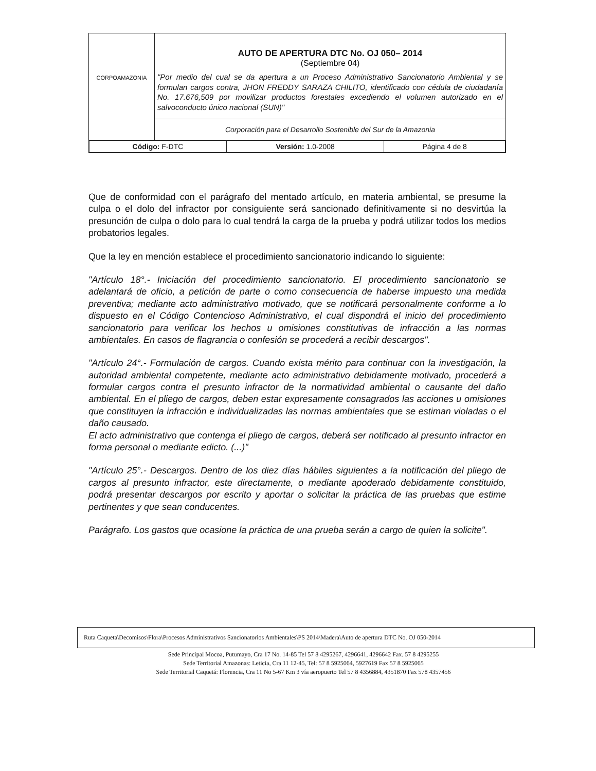| CORPOAMAZONIA | AUTO DE APERTURA DTC No. OJ 050– 2014 (Septiembre 04) "Por medio del cual se da apertura a un Proceso Administrativo Sancionatorio Ambiental y se formulan cargos contra, JHON FREDDY SARAZA CHILITO, identificado con cédula de ciudadanía No. 17.676,509 por movilizar productos forestales excediendo el volumen autorizado en el salvoconducto único nacional (SUN)" |
| | Corporación para el Desarrollo Sostenible del Sur de la Amazonia |
| / Código: F-DTC / Versión: 1.0-2008 / Página 4 de 8 / | |
Que de conformidad con el parágrafo del mentado artículo, en materia ambiental, se presume la culpa o el dolo del infractor por consiguiente será sancionado definitivamente si no desvirtúa la presunción de culpa o dolo para lo cual tendrá la carga de la prueba y podrá utilizar todos los medios probatorios legales.
Que la ley en mención establece el procedimiento sancionatorio indicando lo siguiente:
"Artículo 18°.- Iniciación del procedimiento sancionatorio. El procedimiento sancionatorio se adelantará de oficio, a petición de parte o como consecuencia de haberse impuesto una medida preventiva; mediante acto administrativo motivado, que se notificará personalmente conforme a lo dispuesto en el Código Contencioso Administrativo, el cual dispondrá el inicio del procedimiento sancionatorio para verificar los hechos u omisiones constitutivas de infracción a las normas ambientales. En casos de flagrancia o confesión se procederá a recibir descargos".
"Artículo 24°.- Formulación de cargos. Cuando exista mérito para continuar con la investigación, la autoridad ambiental competente, mediante acto administrativo debidamente motivado, procederá a formular cargos contra el presunto infractor de la normatividad ambiental o causante del daño ambiental. En el pliego de cargos, deben estar expresamente consagrados las acciones u omisiones que constituyen la infracción e individualizadas las normas ambientales que se estiman violadas o el daño causado.
El acto administrativo que contenga el pliego de cargos, deberá ser notificado al presunto infractor en forma personal o mediante edicto. (...)"
"Artículo 25°.- Descargos. Dentro de los diez días hábiles siguientes a la notificación del pliego de cargos al presunto infractor, este directamente, o mediante apoderado debidamente constituido, podrá presentar descargos por escrito y aportar o solicitar la práctica de las pruebas que estime pertinentes y que sean conducentes.
Parágrafo. Los gastos que ocasione la práctica de una prueba serán a cargo de quien la solicite".
Ruta Caqueta\Decomisos\Flora\Procesos Administrativos Sancionatorios Ambientales\PS 2014\Madera\Auto de apertura DTC No. OJ 050-2014
Sede Principal Mocoa, Putumayo, Cra 17 No. 14-85 Tel 57 8 4295267, 4296641, 4296642 Fax. 57 8 4295255
Sede Territorial Amazonas: Leticia, Cra 11 12-45, Tel: 57 8 5925064, 5927619 Fax 57 8 5925065
Sede Territorial Caquetá: Florencia, Cra 11 No 5-67 Km 3 vía aeropuerto Tel 57 8 4356884, 4351870 Fax 578 4357456